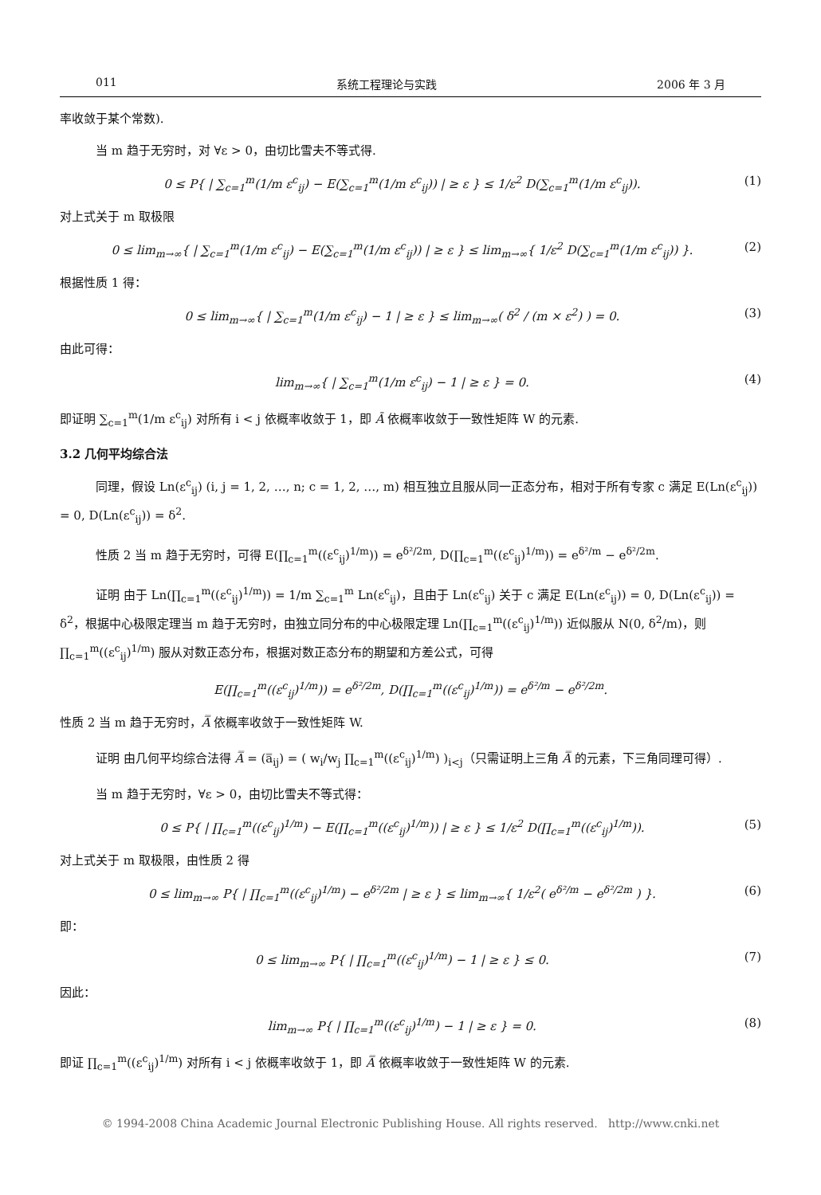011 系统工程理论与实践 2006 年 3 月
率收敛于某个常数).
当 m 趋于无穷时，对 ∀ε > 0，由切比雪夫不等式得.
0 ≤ P{ | ∑<sub>c=1</sub><sup>m</sup>(1/m ε<sup>c</sup><sub>ij</sub>) − E(∑<sub>c=1</sub><sup>m</sup>(1/m ε<sup>c</sup><sub>ij</sub>)) | ≥ ε } ≤ 1/ε<sup>2</sup> D(∑<sub>c=1</sub><sup>m</sup>(1/m ε<sup>c</sup><sub>ij</sub>)). (1)
对上式关于 m 取极限
0 ≤ lim<sub>m→∞</sub>{ | ∑<sub>c=1</sub><sup>m</sup>(1/m ε<sup>c</sup><sub>ij</sub>) − E(∑<sub>c=1</sub><sup>m</sup>(1/m ε<sup>c</sup><sub>ij</sub>)) | ≥ ε } ≤ lim<sub>m→∞</sub>{ 1/ε<sup>2</sup> D(∑<sub>c=1</sub><sup>m</sup>(1/m ε<sup>c</sup><sub>ij</sub>)) }. (2)
根据性质 1 得：
0 ≤ lim<sub>m→∞</sub>{ | ∑<sub>c=1</sub><sup>m</sup>(1/m ε<sup>c</sup><sub>ij</sub>) − 1 | ≥ ε } ≤ lim<sub>m→∞</sub>( δ<sup>2</sup> / (m × ε<sup>2</sup>) ) = 0. (3)
由此可得：
lim<sub>m→∞</sub>{ | ∑<sub>c=1</sub><sup>m</sup>(1/m ε<sup>c</sup><sub>ij</sub>) − 1 | ≥ ε } = 0. (4)
即证明 ∑<sub>c=1</sub><sup>m</sup>(1/m ε<sup>c</sup><sub>ij</sub>) 对所有 i < j 依概率收敛于 1，即 Ā 依概率收敛于一致性矩阵 W 的元素.
3.2 几何平均综合法
同理，假设 Ln(ε<sup>c</sup><sub>ij</sub>) (i, j = 1, 2, …, n; c = 1, 2, …, m) 相互独立且服从同一正态分布，相对于所有专家 c 满足 E(Ln(ε<sup>c</sup><sub>ij</sub>)) = 0, D(Ln(ε<sup>c</sup><sub>ij</sub>)) = δ<sup>2</sup>.
性质 2 当 m 趋于无穷时，可得 E(∏<sub>c=1</sub><sup>m</sup>((ε<sup>c</sup><sub>ij</sub>)<sup>1/m</sup>)) = e<sup>δ²/2m</sup>, D(∏<sub>c=1</sub><sup>m</sup>((ε<sup>c</sup><sub>ij</sub>)<sup>1/m</sup>)) = e<sup>δ²/m</sup> − e<sup>δ²/2m</sup>.
证明 由于 Ln(∏<sub>c=1</sub><sup>m</sup>((ε<sup>c</sup><sub>ij</sub>)<sup>1/m</sup>)) = 1/m ∑<sub>c=1</sub><sup>m</sup> Ln(ε<sup>c</sup><sub>ij</sub>)，且由于 Ln(ε<sup>c</sup><sub>ij</sub>) 关于 c 满足 E(Ln(ε<sup>c</sup><sub>ij</sub>)) = 0, D(Ln(ε<sup>c</sup><sub>ij</sub>)) = δ<sup>2</sup>，根据中心极限定理当 m 趋于无穷时，由独立同分布的中心极限定理 Ln(∏<sub>c=1</sub><sup>m</sup>((ε<sup>c</sup><sub>ij</sub>)<sup>1/m</sup>)) 近似服从 N(0, δ<sup>2</sup>/m)，则 ∏<sub>c=1</sub><sup>m</sup>((ε<sup>c</sup><sub>ij</sub>)<sup>1/m</sup>) 服从对数正态分布，根据对数正态分布的期望和方差公式，可得
E(∏<sub>c=1</sub><sup>m</sup>((ε<sup>c</sup><sub>ij</sub>)<sup>1/m</sup>)) = e<sup>δ²/2m</sup>, D(∏<sub>c=1</sub><sup>m</sup>((ε<sup>c</sup><sub>ij</sub>)<sup>1/m</sup>)) = e<sup>δ²/m</sup> − e<sup>δ²/2m</sup>.
性质 2 当 m 趋于无穷时，A̿ 依概率收敛于一致性矩阵 W.
证明 由几何平均综合法得 A̿ = (a̿<sub>ij</sub>) = ( w<sub>i</sub>/w<sub>j</sub> ∏<sub>c=1</sub><sup>m</sup>((ε<sup>c</sup><sub>ij</sub>)<sup>1/m</sup>) )<sub>i<j</sub>（只需证明上三角 A̿ 的元素，下三角同理可得）.
当 m 趋于无穷时，∀ε > 0，由切比雪夫不等式得：
0 ≤ P{ | ∏<sub>c=1</sub><sup>m</sup>((ε<sup>c</sup><sub>ij</sub>)<sup>1/m</sup>) − E(∏<sub>c=1</sub><sup>m</sup>((ε<sup>c</sup><sub>ij</sub>)<sup>1/m</sup>)) | ≥ ε } ≤ 1/ε<sup>2</sup> D(∏<sub>c=1</sub><sup>m</sup>((ε<sup>c</sup><sub>ij</sub>)<sup>1/m</sup>)). (5)
对上式关于 m 取极限，由性质 2 得
0 ≤ lim<sub>m→∞</sub> P{ | ∏<sub>c=1</sub><sup>m</sup>((ε<sup>c</sup><sub>ij</sub>)<sup>1/m</sup>) − e<sup>δ²/2m</sup> | ≥ ε } ≤ lim<sub>m→∞</sub>{ 1/ε<sup>2</sup>( e<sup>δ²/m</sup> − e<sup>δ²/2m</sup> ) }. (6)
即：
0 ≤ lim<sub>m→∞</sub> P{ | ∏<sub>c=1</sub><sup>m</sup>((ε<sup>c</sup><sub>ij</sub>)<sup>1/m</sup>) − 1 | ≥ ε } ≤ 0. (7)
因此：
lim<sub>m→∞</sub> P{ | ∏<sub>c=1</sub><sup>m</sup>((ε<sup>c</sup><sub>ij</sub>)<sup>1/m</sup>) − 1 | ≥ ε } = 0. (8)
即证 ∏<sub>c=1</sub><sup>m</sup>((ε<sup>c</sup><sub>ij</sub>)<sup>1/m</sup>) 对所有 i < j 依概率收敛于 1，即 A̿ 依概率收敛于一致性矩阵 W 的元素.
© 1994-2008 China Academic Journal Electronic Publishing House. All rights reserved. http://www.cnki.net